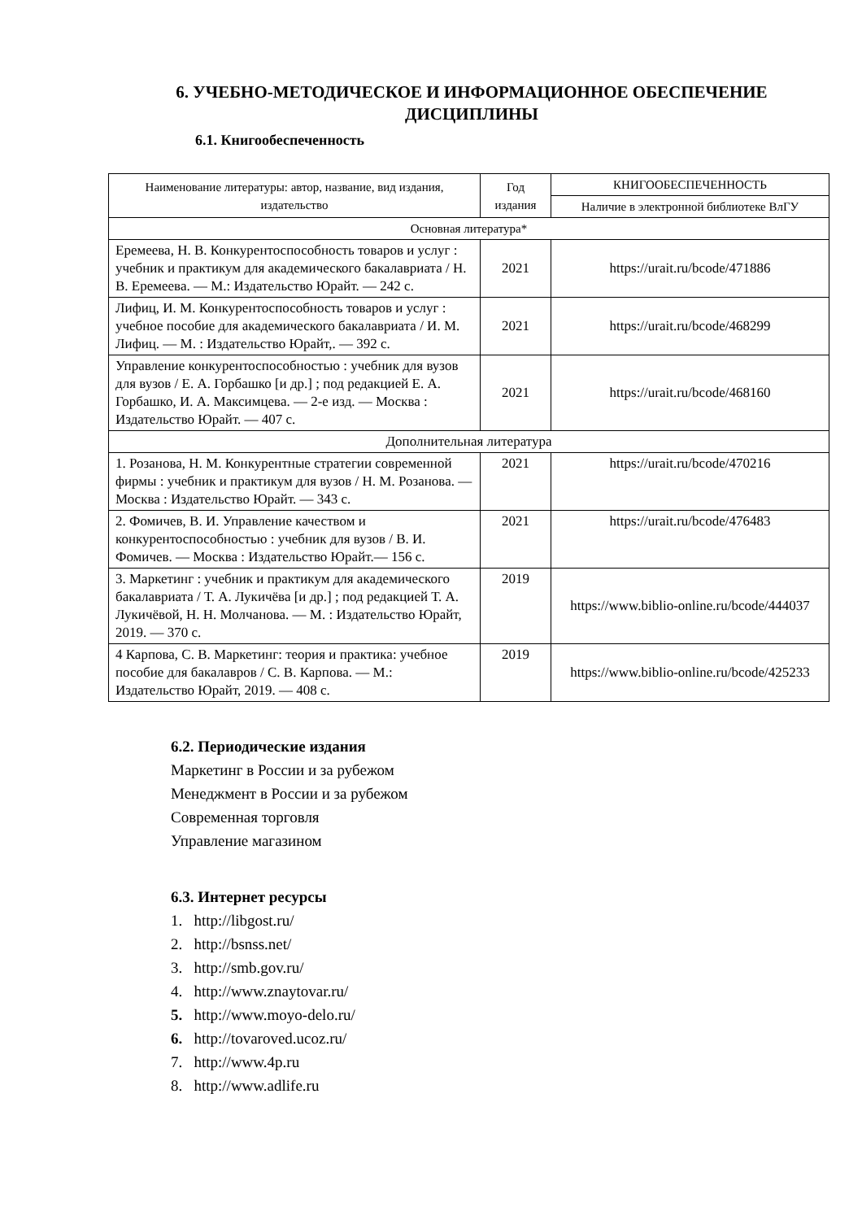6. УЧЕБНО-МЕТОДИЧЕСКОЕ И ИНФОРМАЦИОННОЕ ОБЕСПЕЧЕНИЕ
ДИСЦИПЛИНЫ
6.1. Книгообеспеченность
| Наименование литературы: автор, название, вид издания, издательство | Год издания | КНИГООБЕСПЕЧЕННОСТЬ |
| --- | --- | --- |
| | | Наличие в электронной библиотеке ВлГУ |
| Основная литература* | | |
| Еремеева, Н. В. Конкурентоспособность товаров и услуг : учебник и практикум для академического бакалавриата / Н. В. Еремеева. — М.: Издательство Юрайт. — 242 с. | 2021 | https://urait.ru/bcode/471886 |
| Лифиц, И. М. Конкурентоспособность товаров и услуг : учебное пособие для академического бакалавриата / И. М. Лифиц. — М. : Издательство Юрайт,. — 392 с. | 2021 | https://urait.ru/bcode/468299 |
| Управление конкурентоспособностью : учебник для вузов для вузов / Е. А. Горбашко [и др.] ; под редакцией Е. А. Горбашко, И. А. Максимцева. — 2-е изд. — Москва : Издательство Юрайт. — 407 с. | 2021 | https://urait.ru/bcode/468160 |
| Дополнительная литература | | |
| 1. Розанова, Н. М. Конкурентные стратегии современной фирмы : учебник и практикум для вузов / Н. М. Розанова. — Москва : Издательство Юрайт. — 343 с. | 2021 | https://urait.ru/bcode/470216 |
| 2. Фомичев, В. И. Управление качеством и конкурентоспособностью : учебник для вузов / В. И. Фомичев. — Москва : Издательство Юрайт.— 156 с. | 2021 | https://urait.ru/bcode/476483 |
| 3. Маркетинг : учебник и практикум для академического бакалавриата / Т. А. Лукичёва [и др.] ; под редакцией Т. А. Лукичёвой, Н. Н. Молчанова. — М. : Издательство Юрайт, 2019. — 370 с. | 2019 | https://www.biblio-online.ru/bcode/444037 |
| 4 Карпова, С. В. Маркетинг: теория и практика: учебное пособие для бакалавров / С. В. Карпова. — М.: Издательство Юрайт, 2019. — 408 с. | 2019 | https://www.biblio-online.ru/bcode/425233 |
6.2. Периодические издания
Маркетинг в России и за рубежом
Менеджмент в России и за рубежом
Современная торговля
Управление магазином
6.3. Интернет ресурсы
1. http://libgost.ru/
2. http://bsnss.net/
3. http://smb.gov.ru/
4. http://www.znaytovar.ru/
5. http://www.moyo-delo.ru/
6. http://tovaroved.ucoz.ru/
7. http://www.4p.ru
8. http://www.adlife.ru